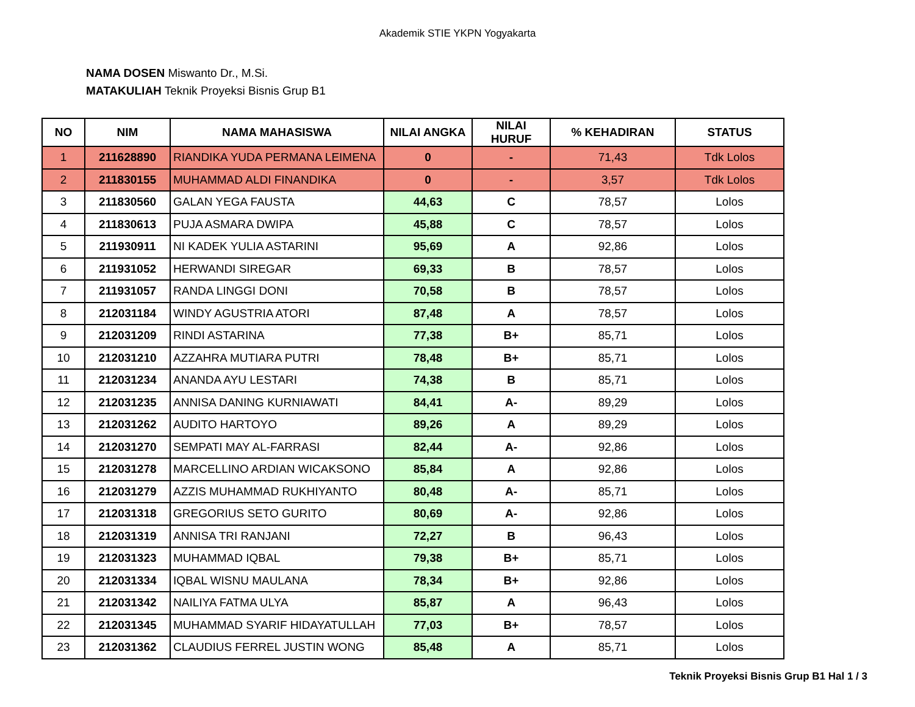Akademik STIE YKPN Yogyakarta
NAMA DOSEN Miswanto Dr., M.Si.
MATAKULIAH Teknik Proyeksi Bisnis Grup B1
| NO | NIM | NAMA MAHASISWA | NILAI ANGKA | NILAI HURUF | % KEHADIRAN | STATUS |
| --- | --- | --- | --- | --- | --- | --- |
| 1 | 211628890 | RIANDIKA YUDA PERMANA LEIMENA | 0 | - | 71,43 | Tdk Lolos |
| 2 | 211830155 | MUHAMMAD ALDI FINANDIKA | 0 | - | 3,57 | Tdk Lolos |
| 3 | 211830560 | GALAN YEGA FAUSTA | 44,63 | C | 78,57 | Lolos |
| 4 | 211830613 | PUJA ASMARA DWIPA | 45,88 | C | 78,57 | Lolos |
| 5 | 211930911 | NI KADEK YULIA ASTARINI | 95,69 | A | 92,86 | Lolos |
| 6 | 211931052 | HERWANDI SIREGAR | 69,33 | B | 78,57 | Lolos |
| 7 | 211931057 | RANDA LINGGI DONI | 70,58 | B | 78,57 | Lolos |
| 8 | 212031184 | WINDY AGUSTRIA ATORI | 87,48 | A | 78,57 | Lolos |
| 9 | 212031209 | RINDI ASTARINA | 77,38 | B+ | 85,71 | Lolos |
| 10 | 212031210 | AZZAHRA MUTIARA PUTRI | 78,48 | B+ | 85,71 | Lolos |
| 11 | 212031234 | ANANDA AYU LESTARI | 74,38 | B | 85,71 | Lolos |
| 12 | 212031235 | ANNISA DANING KURNIAWATI | 84,41 | A- | 89,29 | Lolos |
| 13 | 212031262 | AUDITO HARTOYO | 89,26 | A | 89,29 | Lolos |
| 14 | 212031270 | SEMPATI MAY AL-FARRASI | 82,44 | A- | 92,86 | Lolos |
| 15 | 212031278 | MARCELLINO ARDIAN WICAKSONO | 85,84 | A | 92,86 | Lolos |
| 16 | 212031279 | AZZIS MUHAMMAD RUKHIYANTO | 80,48 | A- | 85,71 | Lolos |
| 17 | 212031318 | GREGORIUS SETO GURITO | 80,69 | A- | 92,86 | Lolos |
| 18 | 212031319 | ANNISA TRI RANJANI | 72,27 | B | 96,43 | Lolos |
| 19 | 212031323 | MUHAMMAD IQBAL | 79,38 | B+ | 85,71 | Lolos |
| 20 | 212031334 | IQBAL WISNU MAULANA | 78,34 | B+ | 92,86 | Lolos |
| 21 | 212031342 | NAILIYA FATMA ULYA | 85,87 | A | 96,43 | Lolos |
| 22 | 212031345 | MUHAMMAD SYARIF HIDAYATULLAH | 77,03 | B+ | 78,57 | Lolos |
| 23 | 212031362 | CLAUDIUS FERREL JUSTIN WONG | 85,48 | A | 85,71 | Lolos |
Teknik Proyeksi Bisnis Grup B1 Hal 1 / 3